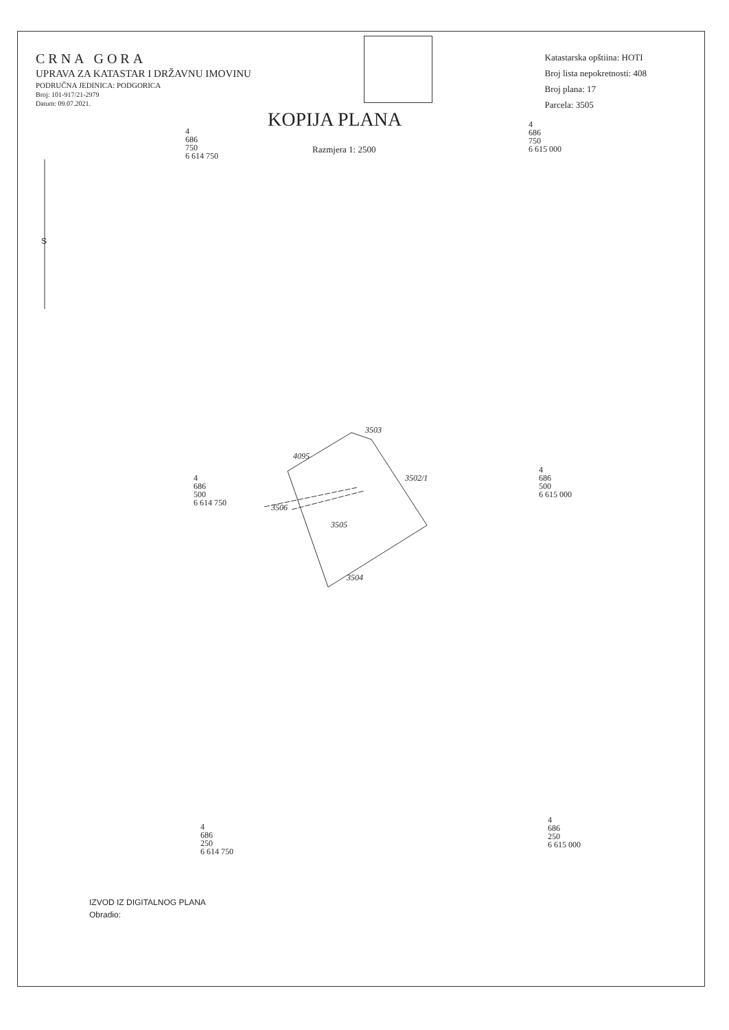CRNA GORA
UPRAVA ZA KATASTAR I DRŽAVNU IMOVINU
PODRUČNA JEDINICA: PODGORICA
Broj: 101-917/21-2979
Datum: 09.07.2021.
Katastarska opštiina: HOTI
Broj lista nepokretnosti: 408
Broj plana: 17
Parcela: 3505
KOPIJA PLANA
Razmjera 1: 2500
S
4
686
750
6 614 750
4
686
750
6 615 000
4
686
500
6 614 750
4
686
500
6 615 000
4
686
250
6 614 750
4
686
250
6 615 000
3503
4095
3502/1
3506
3505
3504
IZVOD IZ DIGITALNOG PLANA
Obradio: